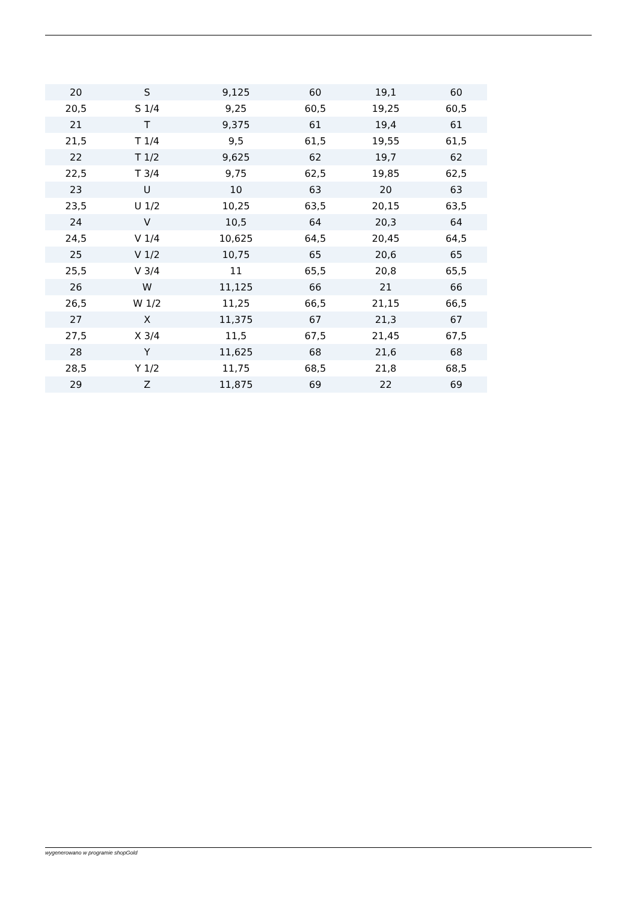| 20 | S | 9,125 | 60 | 19,1 | 60 |
| 20,5 | S 1/4 | 9,25 | 60,5 | 19,25 | 60,5 |
| 21 | T | 9,375 | 61 | 19,4 | 61 |
| 21,5 | T 1/4 | 9,5 | 61,5 | 19,55 | 61,5 |
| 22 | T 1/2 | 9,625 | 62 | 19,7 | 62 |
| 22,5 | T 3/4 | 9,75 | 62,5 | 19,85 | 62,5 |
| 23 | U | 10 | 63 | 20 | 63 |
| 23,5 | U 1/2 | 10,25 | 63,5 | 20,15 | 63,5 |
| 24 | V | 10,5 | 64 | 20,3 | 64 |
| 24,5 | V 1/4 | 10,625 | 64,5 | 20,45 | 64,5 |
| 25 | V 1/2 | 10,75 | 65 | 20,6 | 65 |
| 25,5 | V 3/4 | 11 | 65,5 | 20,8 | 65,5 |
| 26 | W | 11,125 | 66 | 21 | 66 |
| 26,5 | W 1/2 | 11,25 | 66,5 | 21,15 | 66,5 |
| 27 | X | 11,375 | 67 | 21,3 | 67 |
| 27,5 | X 3/4 | 11,5 | 67,5 | 21,45 | 67,5 |
| 28 | Y | 11,625 | 68 | 21,6 | 68 |
| 28,5 | Y 1/2 | 11,75 | 68,5 | 21,8 | 68,5 |
| 29 | Z | 11,875 | 69 | 22 | 69 |
wygenerowano w programie shopGold